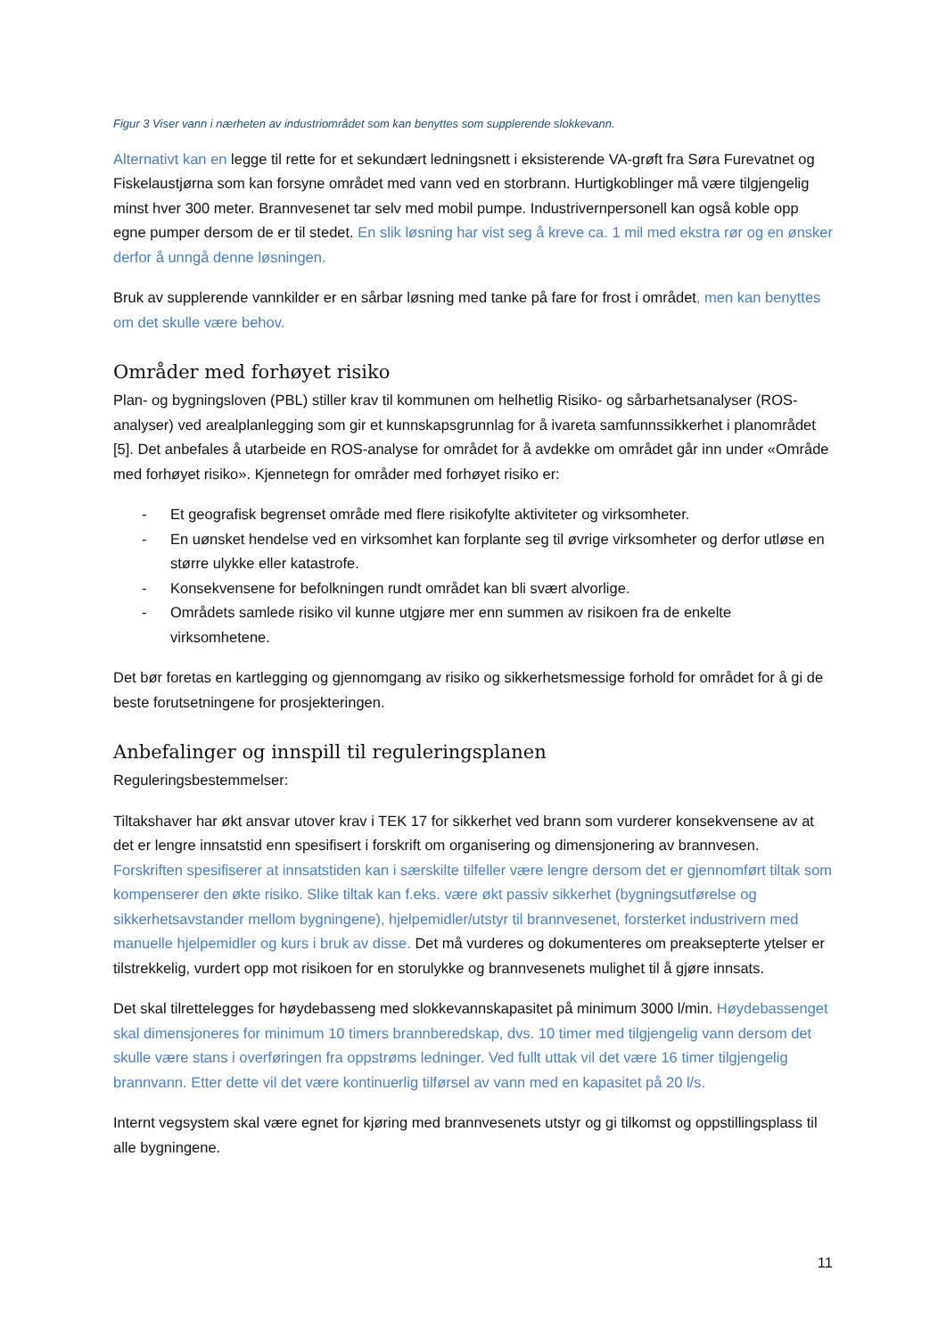Figur 3 Viser vann i nærheten av industriområdet som kan benyttes som supplerende slokkevann.
Alternativt kan en legge til rette for et sekundært ledningsnett i eksisterende VA-grøft fra Søra Furevatnet og Fiskelaustjørna som kan forsyne området med vann ved en storbrann. Hurtigkoblinger må være tilgjengelig minst hver 300 meter. Brannvesenet tar selv med mobil pumpe. Industrivernpersonell kan også koble opp egne pumper dersom de er til stedet. En slik løsning har vist seg å kreve ca. 1 mil med ekstra rør og en ønsker derfor å unngå denne løsningen.
Bruk av supplerende vannkilder er en sårbar løsning med tanke på fare for frost i området, men kan benyttes om det skulle være behov.
Områder med forhøyet risiko
Plan- og bygningsloven (PBL) stiller krav til kommunen om helhetlig Risiko- og sårbarhetsanalyser (ROS-analyser) ved arealplanlegging som gir et kunnskapsgrunnlag for å ivareta samfunnssikkerhet i planområdet [5]. Det anbefales å utarbeide en ROS-analyse for området for å avdekke om området går inn under «Område med forhøyet risiko». Kjennetegn for områder med forhøyet risiko er:
- Et geografisk begrenset område med flere risikofylte aktiviteter og virksomheter.
- En uønsket hendelse ved en virksomhet kan forplante seg til øvrige virksomheter og derfor utløse en større ulykke eller katastrofe.
- Konsekvensene for befolkningen rundt området kan bli svært alvorlige.
- Områdets samlede risiko vil kunne utgjøre mer enn summen av risikoen fra de enkelte virksomhetene.
Det bør foretas en kartlegging og gjennomgang av risiko og sikkerhetsmessige forhold for området for å gi de beste forutsetningene for prosjekteringen.
Anbefalinger og innspill til reguleringsplanen
Reguleringsbestemmelser:
Tiltakshaver har økt ansvar utover krav i TEK 17 for sikkerhet ved brann som vurderer konsekvensene av at det er lengre innsatstid enn spesifisert i forskrift om organisering og dimensjonering av brannvesen. Forskriften spesifiserer at innsatstiden kan i særskilte tilfeller være lengre dersom det er gjennomført tiltak som kompenserer den økte risiko. Slike tiltak kan f.eks. være økt passiv sikkerhet (bygningsutførelse og sikkerhetsavstander mellom bygningene), hjelpemidler/utstyr til brannvesenet, forsterket industrivern med manuelle hjelpemidler og kurs i bruk av disse. Det må vurderes og dokumenteres om preaksepterte ytelser er tilstrekkelig, vurdert opp mot risikoen for en storulykke og brannvesenets mulighet til å gjøre innsats.
Det skal tilrettelegges for høydebasseng med slokkevannskapasitet på minimum 3000 l/min. Høydebassenget skal dimensjoneres for minimum 10 timers brannberedskap, dvs. 10 timer med tilgjengelig vann dersom det skulle være stans i overføringen fra oppstrøms ledninger. Ved fullt uttak vil det være 16 timer tilgjengelig brannvann. Etter dette vil det være kontinuerlig tilførsel av vann med en kapasitet på 20 l/s.
Internt vegsystem skal være egnet for kjøring med brannvesenets utstyr og gi tilkomst og oppstillingsplass til alle bygningene.
11